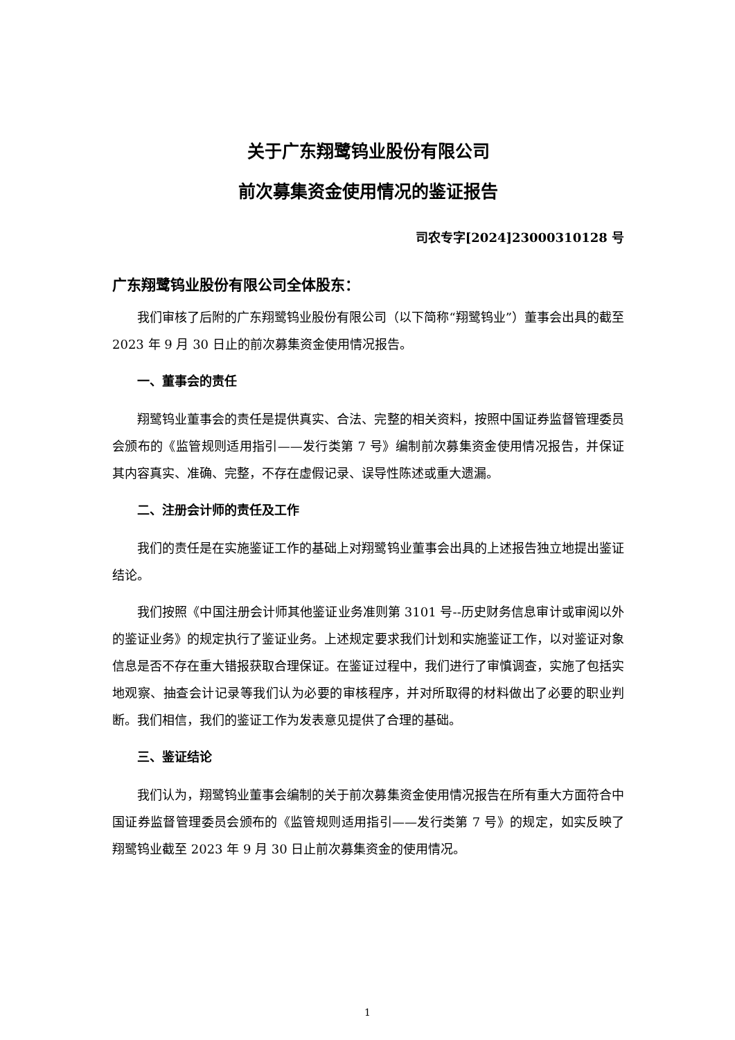关于广东翔鹭钨业股份有限公司
前次募集资金使用情况的鉴证报告
司农专字[2024]23000310128 号
广东翔鹭钨业股份有限公司全体股东：
我们审核了后附的广东翔鹭钨业股份有限公司（以下简称“翔鹭钨业”）董事会出具的截至 2023 年 9 月 30 日止的前次募集资金使用情况报告。
一、董事会的责任
翔鹭钨业董事会的责任是提供真实、合法、完整的相关资料，按照中国证券监督管理委员会颁布的《监管规则适用指引——发行类第 7 号》编制前次募集资金使用情况报告，并保证其内容真实、准确、完整，不存在虚假记录、误导性陈述或重大遗漏。
二、注册会计师的责任及工作
我们的责任是在实施鉴证工作的基础上对翔鹭钨业董事会出具的上述报告独立地提出鉴证结论。
我们按照《中国注册会计师其他鉴证业务准则第 3101 号--历史财务信息审计或审阅以外的鉴证业务》的规定执行了鉴证业务。上述规定要求我们计划和实施鉴证工作，以对鉴证对象信息是否不存在重大错报获取合理保证。在鉴证过程中，我们进行了审慎调查，实施了包括实地观察、抽查会计记录等我们认为必要的审核程序，并对所取得的材料做出了必要的职业判断。我们相信，我们的鉴证工作为发表意见提供了合理的基础。
三、鉴证结论
我们认为，翔鹭钨业董事会编制的关于前次募集资金使用情况报告在所有重大方面符合中国证券监督管理委员会颁布的《监管规则适用指引——发行类第 7 号》的规定，如实反映了翔鹭钨业截至 2023 年 9 月 30 日止前次募集资金的使用情况。
1